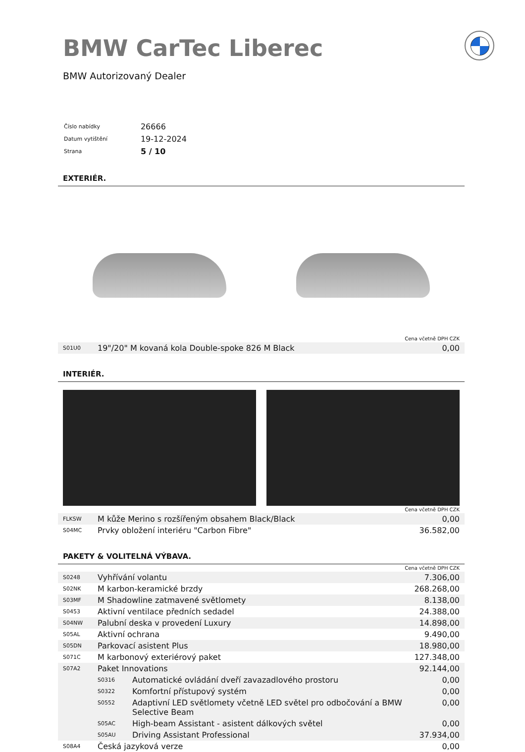BMW CarTec Liberec
BMW Autorizovaný Dealer
| Číslo nabídky | 26666 |
| Datum vytištění | 19-12-2024 |
| Strana | 5 / 10 |
EXTERIÉR.
| Cena včetně DPH CZK | | |
| S01U0 | 19"/20" M kovaná kola Double-spoke 826 M Black | 0,00 |
INTERIÉR.
| Cena včetně DPH CZK | | |
| FLKSW | M kůže Merino s rozšířeným obsahem Black/Black | 0,00 |
| S04MC | Prvky obložení interiéru "Carbon Fibre" | 36.582,00 |
PAKETY & VOLITELNÁ VÝBAVA.
| Cena včetně DPH CZK | | | |
| S0248 | Vyhřívání volantu | | 7.306,00 |
| S02NK | M karbon-keramické brzdy | | 268.268,00 |
| S03MF | M Shadowline zatmavené světlomety | | 8.138,00 |
| S0453 | Aktivní ventilace předních sedadel | | 24.388,00 |
| S04NW | Palubní deska v provedení Luxury | | 14.898,00 |
| S05AL | Aktivní ochrana | | 9.490,00 |
| S05DN | Parkovací asistent Plus | | 18.980,00 |
| S071C | M karbonový exteriérový paket | | 127.348,00 |
| S07A2 | Paket Innovations | | 92.144,00 |
| | S0316 | Automatické ovládání dveří zavazadlového prostoru | 0,00 |
| | S0322 | Komfortní přístupový systém | 0,00 |
| | S0552 | Adaptivní LED světlomety včetně LED světel pro odbočování a BMW Selective Beam | 0,00 |
| | S05AC | High-beam Assistant - asistent dálkových světel | 0,00 |
| | S05AU | Driving Assistant Professional | 37.934,00 |
| S08A4 | Česká jazyková verze | | 0,00 |